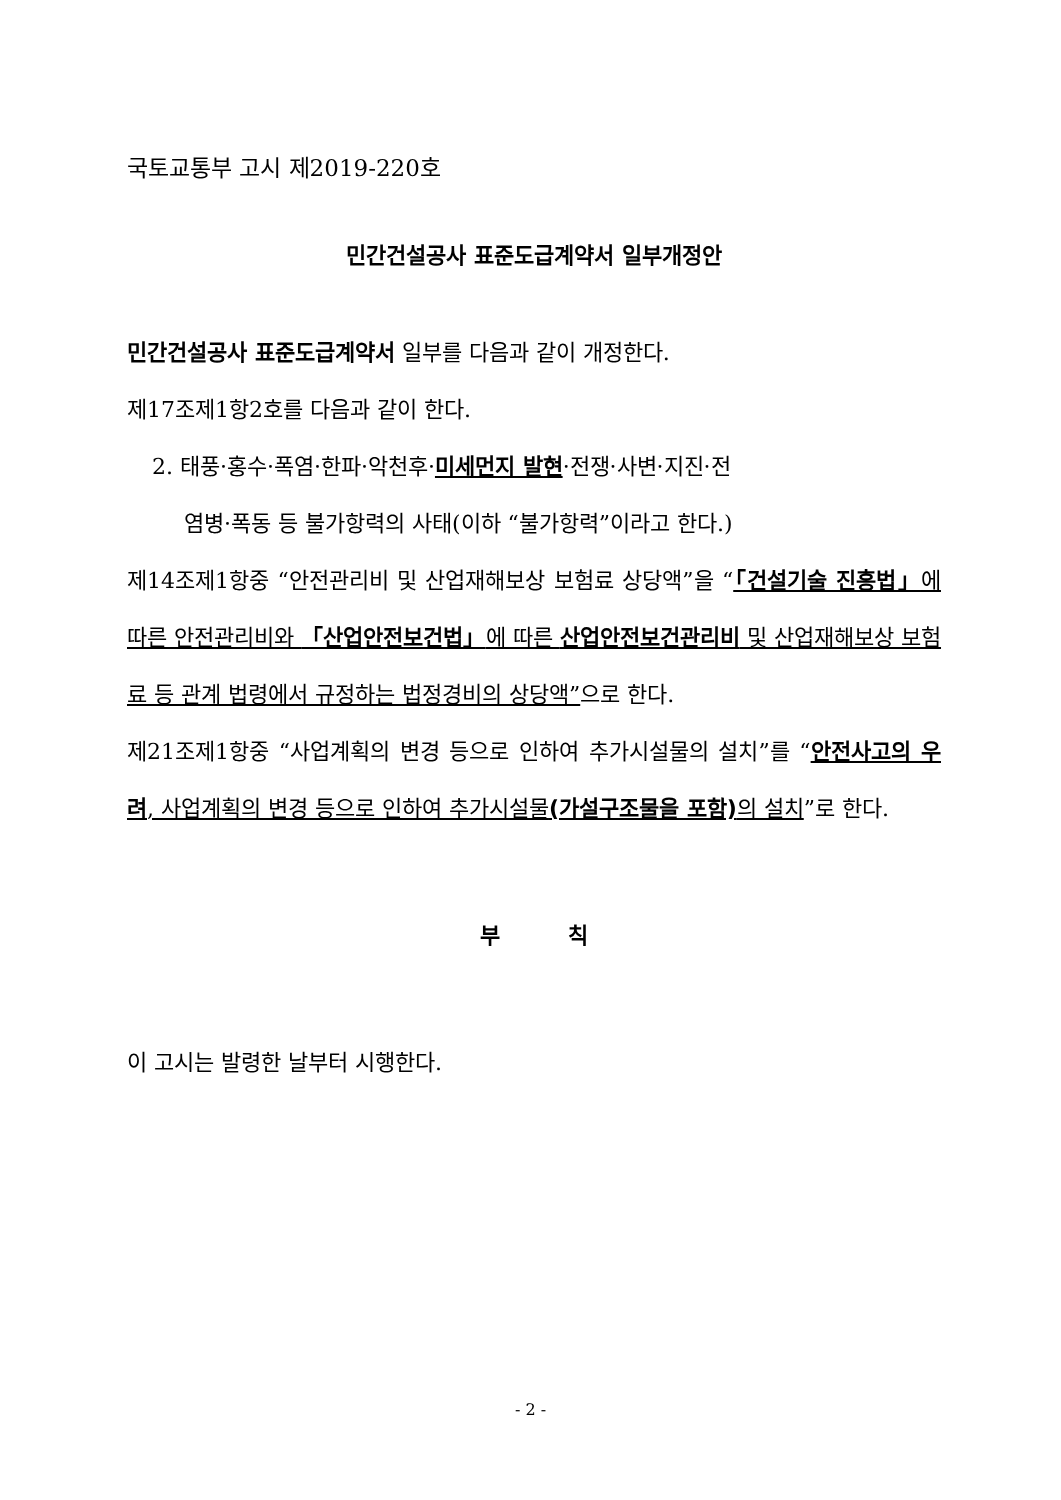국토교통부 고시 제2019-220호
민간건설공사 표준도급계약서 일부개정안
민간건설공사 표준도급계약서 일부를 다음과 같이 개정한다.
제17조제1항2호를 다음과 같이 한다.
2. 태풍·홍수·폭염·한파·악천후·미세먼지 발현·전쟁·사변·지진·전
염병·폭동 등 불가항력의 사태(이하 “불가항력”이라고 한다.)
제14조제1항중 “안전관리비 및 산업재해보상 보험료 상당액”을 “「건설기술 진흥법」에 따른 안전관리비와 「산업안전보건법」에 따른 산업안전보건관리비 및 산업재해보상 보험료 등 관계 법령에서 규정하는 법정경비의 상당액”으로 한다.
제21조제1항중 “사업계획의 변경 등으로 인하여 추가시설물의 설치”를 “안전사고의 우려, 사업계획의 변경 등으로 인하여 추가시설물(가설구조물을 포함) 의 설치”로 한다.
부 칙
이 고시는 발령한 날부터 시행한다.
- 2 -